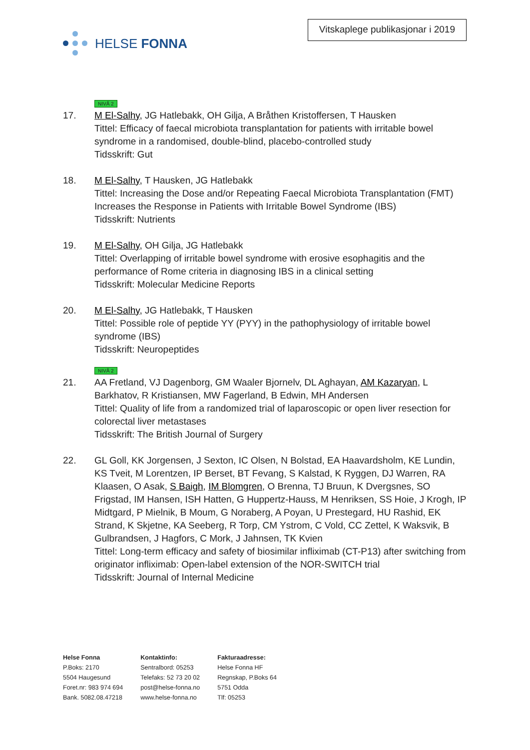HELSE FONNA
Vitskaplege publikasjonar i 2019
NIVÅ 2
17. M El-Salhy, JG Hatlebakk, OH Gilja, A Bråthen Kristoffersen, T Hausken
Tittel: Efficacy of faecal microbiota transplantation for patients with irritable bowel syndrome in a randomised, double-blind, placebo-controlled study
Tidsskrift: Gut
18. M El-Salhy, T Hausken, JG Hatlebakk
Tittel: Increasing the Dose and/or Repeating Faecal Microbiota Transplantation (FMT) Increases the Response in Patients with Irritable Bowel Syndrome (IBS)
Tidsskrift: Nutrients
19. M El-Salhy, OH Gilja, JG Hatlebakk
Tittel: Overlapping of irritable bowel syndrome with erosive esophagitis and the performance of Rome criteria in diagnosing IBS in a clinical setting
Tidsskrift: Molecular Medicine Reports
20. M El-Salhy, JG Hatlebakk, T Hausken
Tittel: Possible role of peptide YY (PYY) in the pathophysiology of irritable bowel syndrome (IBS)
Tidsskrift: Neuropeptides
NIVÅ 2
21. AA Fretland, VJ Dagenborg, GM Waaler Bjornelv, DL Aghayan, AM Kazaryan, L Barkhatov, R Kristiansen, MW Fagerland, B Edwin, MH Andersen
Tittel: Quality of life from a randomized trial of laparoscopic or open liver resection for colorectal liver metastases
Tidsskrift: The British Journal of Surgery
22. GL Goll, KK Jorgensen, J Sexton, IC Olsen, N Bolstad, EA Haavardsholm, KE Lundin, KS Tveit, M Lorentzen, IP Berset, BT Fevang, S Kalstad, K Ryggen, DJ Warren, RA Klaasen, O Asak, S Baigh, IM Blomgren, O Brenna, TJ Bruun, K Dvergsnes, SO Frigstad, IM Hansen, ISH Hatten, G Huppertz-Hauss, M Henriksen, SS Hoie, J Krogh, IP Midtgard, P Mielnik, B Moum, G Noraberg, A Poyan, U Prestegard, HU Rashid, EK Strand, K Skjetne, KA Seeberg, R Torp, CM Ystrom, C Vold, CC Zettel, K Waksvik, B Gulbrandsen, J Hagfors, C Mork, J Jahnsen, TK Kvien
Tittel: Long-term efficacy and safety of biosimilar infliximab (CT-P13) after switching from originator infliximab: Open-label extension of the NOR-SWITCH trial
Tidsskrift: Journal of Internal Medicine
Helse Fonna
P.Boks: 2170
5504 Haugesund
Foret.nr: 983 974 694
Bank. 5082.08.47218
Kontaktinfo:
Sentralbord: 05253
Telefaks: 52 73 20 02
post@helse-fonna.no
www.helse-fonna.no
Fakturaadresse:
Helse Fonna HF
Regnskap, P.Boks 64
5751 Odda
Tlf: 05253